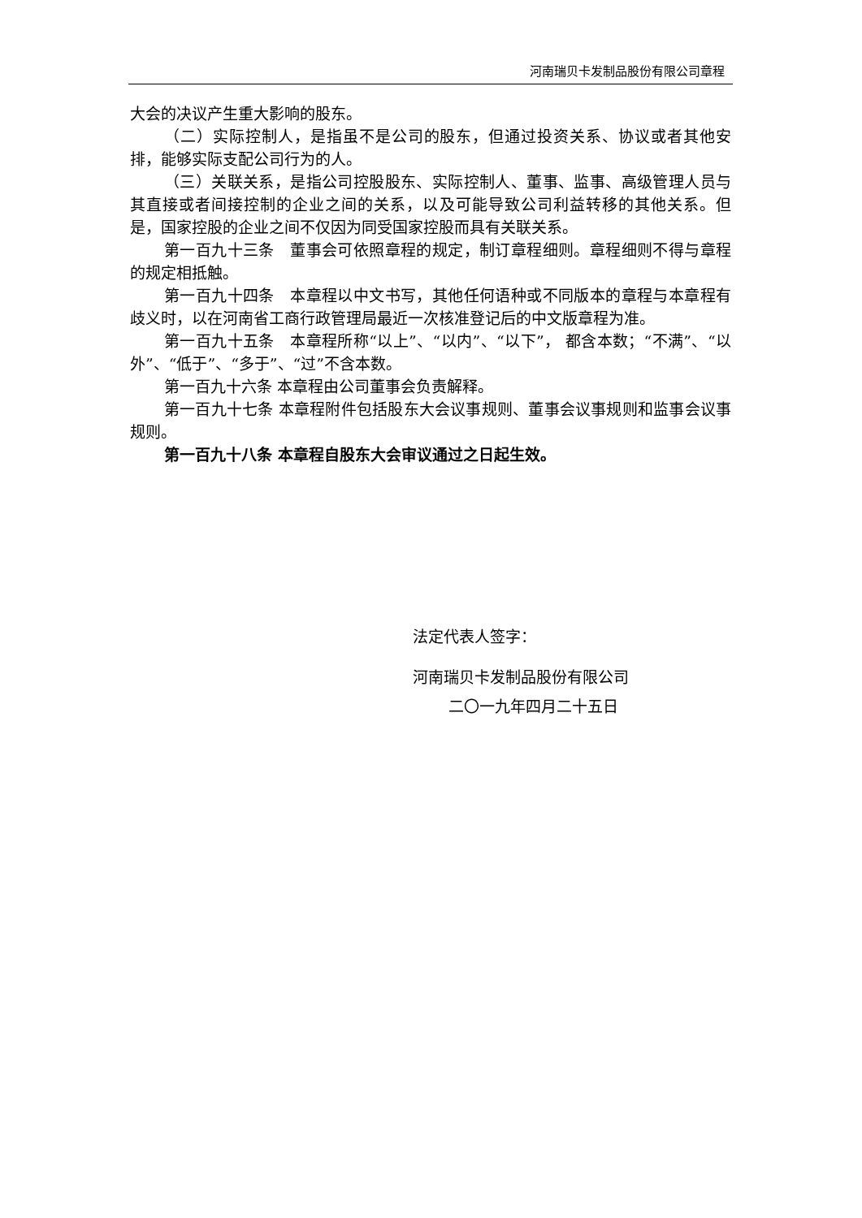河南瑞贝卡发制品股份有限公司章程
大会的决议产生重大影响的股东。
（二）实际控制人，是指虽不是公司的股东，但通过投资关系、协议或者其他安排，能够实际支配公司行为的人。
（三）关联关系，是指公司控股股东、实际控制人、董事、监事、高级管理人员与其直接或者间接控制的企业之间的关系，以及可能导致公司利益转移的其他关系。但是，国家控股的企业之间不仅因为同受国家控股而具有关联关系。
第一百九十三条　董事会可依照章程的规定，制订章程细则。章程细则不得与章程的规定相抵触。
第一百九十四条　本章程以中文书写，其他任何语种或不同版本的章程与本章程有歧义时，以在河南省工商行政管理局最近一次核准登记后的中文版章程为准。
第一百九十五条　本章程所称“以上”、“以内”、“以下”， 都含本数；“不满”、“以外”、“低于”、“多于”、“过”不含本数。
第一百九十六条 本章程由公司董事会负责解释。
第一百九十七条 本章程附件包括股东大会议事规则、董事会议事规则和监事会议事规则。
第一百九十八条 本章程自股东大会审议通过之日起生效。
法定代表人签字：
河南瑞贝卡发制品股份有限公司
二〇一九年四月二十五日